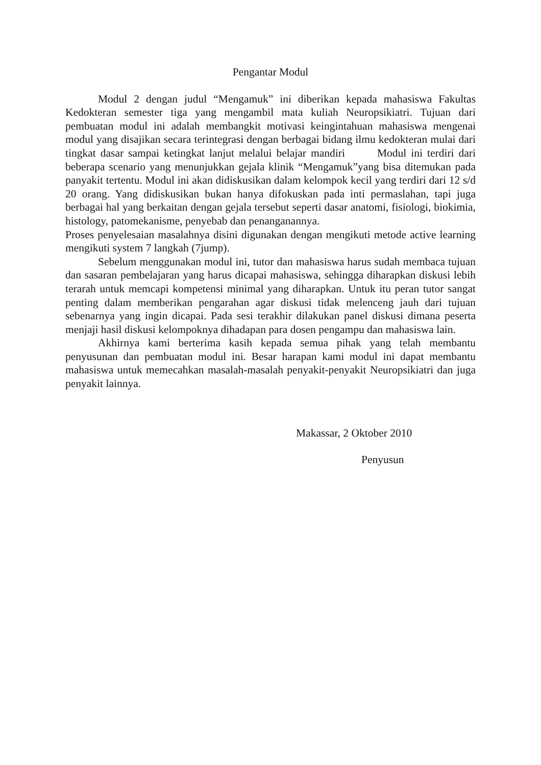Pengantar Modul
Modul 2 dengan judul “Mengamuk” ini diberikan kepada mahasiswa Fakultas Kedokteran semester tiga yang mengambil mata kuliah Neuropsikiatri. Tujuan dari pembuatan modul ini adalah membangkit motivasi keingintahuan mahasiswa mengenai modul yang disajikan secara terintegrasi dengan berbagai bidang ilmu kedokteran mulai dari tingkat dasar sampai ketingkat lanjut melalui belajar mandiri Modul ini terdiri dari beberapa scenario yang menunjukkan gejala klinik “Mengamuk”yang bisa ditemukan pada panyakit tertentu. Modul ini akan didiskusikan dalam kelompok kecil yang terdiri dari 12 s/d 20 orang. Yang didiskusikan bukan hanya difokuskan pada inti permaslahan, tapi juga berbagai hal yang berkaitan dengan gejala tersebut seperti dasar anatomi, fisiologi, biokimia, histology, patomekanisme, penyebab dan penanganannya.
Proses penyelesaian masalahnya disini digunakan dengan mengikuti metode active learning mengikuti system 7 langkah (7jump).
Sebelum menggunakan modul ini, tutor dan mahasiswa harus sudah membaca tujuan dan sasaran pembelajaran yang harus dicapai mahasiswa, sehingga diharapkan diskusi lebih terarah untuk memcapi kompetensi minimal yang diharapkan. Untuk itu peran tutor sangat penting dalam memberikan pengarahan agar diskusi tidak melenceng jauh dari tujuan sebenarnya yang ingin dicapai. Pada sesi terakhir dilakukan panel diskusi dimana peserta menjaji hasil diskusi kelompoknya dihadapan para dosen pengampu dan mahasiswa lain.
Akhirnya kami berterima kasih kepada semua pihak yang telah membantu penyusunan dan pembuatan modul ini. Besar harapan kami modul ini dapat membantu mahasiswa untuk memecahkan masalah-masalah penyakit-penyakit Neuropsikiatri dan juga penyakit lainnya.
Makassar, 2 Oktober 2010
Penyusun